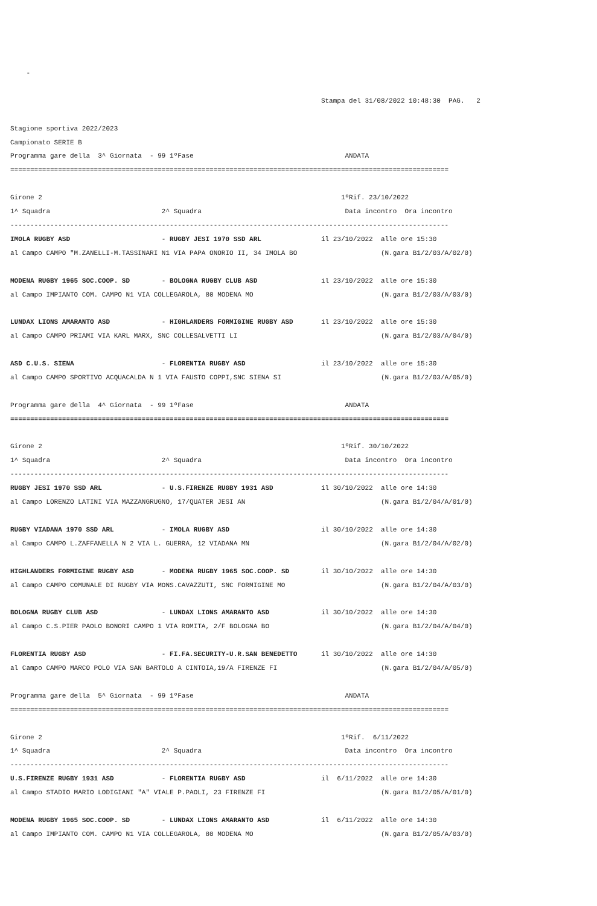-

                                                                              Stampa del 31/08/2022 10:48:30  PAG.   2

Stagione sportiva 2022/2023
Campionato SERIE B
Programma gare della  3^ Giornata  - 99 1ºFase                                      ANDATA
==============================================================================================================

Girone 2                                                                           1ºRif. 23/10/2022
1^ Squadra                            2^ Squadra                                    Data incontro  Ora incontro
--------------------------------------------------------------------------------------------------------------
IMOLA RUGBY ASD                       - RUGBY JESI 1970 SSD ARL               il 23/10/2022  alle ore 15:30
al Campo CAMPO "M.ZANELLI-M.TASSINARI N1 VIA PAPA ONORIO II, 34 IMOLA BO                     (N.gara B1/2/03/A/02/0)

MODENA RUGBY 1965 SOC.COOP. SD        - BOLOGNA RUGBY CLUB ASD                il 23/10/2022  alle ore 15:30
al Campo IMPIANTO COM. CAMPO N1 VIA COLLEGAROLA, 80 MODENA MO                                (N.gara B1/2/03/A/03/0)

LUNDAX LIONS AMARANTO ASD             - HIGHLANDERS FORMIGINE RUGBY ASD       il 23/10/2022  alle ore 15:30
al Campo CAMPO PRIAMI VIA KARL MARX, SNC COLLESALVETTI LI                                    (N.gara B1/2/03/A/04/0)

ASD C.U.S. SIENA                      - FLORENTIA RUGBY ASD                   il 23/10/2022  alle ore 15:30
al Campo CAMPO SPORTIVO ACQUACALDA N 1 VIA FAUSTO COPPI,SNC SIENA SI                         (N.gara B1/2/03/A/05/0)

Programma gare della  4^ Giornata  - 99 1ºFase                                      ANDATA
==============================================================================================================

Girone 2                                                                           1ºRif. 30/10/2022
1^ Squadra                            2^ Squadra                                    Data incontro  Ora incontro
--------------------------------------------------------------------------------------------------------------
RUGBY JESI 1970 SSD ARL               - U.S.FIRENZE RUGBY 1931 ASD            il 30/10/2022  alle ore 14:30
al Campo LORENZO LATINI VIA MAZZANGRUGNO, 17/QUATER JESI AN                                  (N.gara B1/2/04/A/01/0)

RUGBY VIADANA 1970 SSD ARL            - IMOLA RUGBY ASD                       il 30/10/2022  alle ore 14:30
al Campo CAMPO L.ZAFFANELLA N 2 VIA L. GUERRA, 12 VIADANA MN                                 (N.gara B1/2/04/A/02/0)

HIGHLANDERS FORMIGINE RUGBY ASD       - MODENA RUGBY 1965 SOC.COOP. SD        il 30/10/2022  alle ore 14:30
al Campo CAMPO COMUNALE DI RUGBY VIA MONS.CAVAZZUTI, SNC FORMIGINE MO                        (N.gara B1/2/04/A/03/0)

BOLOGNA RUGBY CLUB ASD                - LUNDAX LIONS AMARANTO ASD             il 30/10/2022  alle ore 14:30
al Campo C.S.PIER PAOLO BONORI CAMPO 1 VIA ROMITA, 2/F BOLOGNA BO                            (N.gara B1/2/04/A/04/0)

FLORENTIA RUGBY ASD                   - FI.FA.SECURITY-U.R.SAN BENEDETTO      il 30/10/2022  alle ore 14:30
al Campo CAMPO MARCO POLO VIA SAN BARTOLO A CINTOIA,19/A FIRENZE FI                          (N.gara B1/2/04/A/05/0)

Programma gare della  5^ Giornata  - 99 1ºFase                                      ANDATA
==============================================================================================================

Girone 2                                                                           1ºRif.  6/11/2022
1^ Squadra                            2^ Squadra                                    Data incontro  Ora incontro
--------------------------------------------------------------------------------------------------------------
U.S.FIRENZE RUGBY 1931 ASD            - FLORENTIA RUGBY ASD                   il  6/11/2022  alle ore 14:30
al Campo STADIO MARIO LODIGIANI "A" VIALE P.PAOLI, 23 FIRENZE FI                             (N.gara B1/2/05/A/01/0)

MODENA RUGBY 1965 SOC.COOP. SD        - LUNDAX LIONS AMARANTO ASD             il  6/11/2022  alle ore 14:30
al Campo IMPIANTO COM. CAMPO N1 VIA COLLEGAROLA, 80 MODENA MO                                (N.gara B1/2/05/A/03/0)